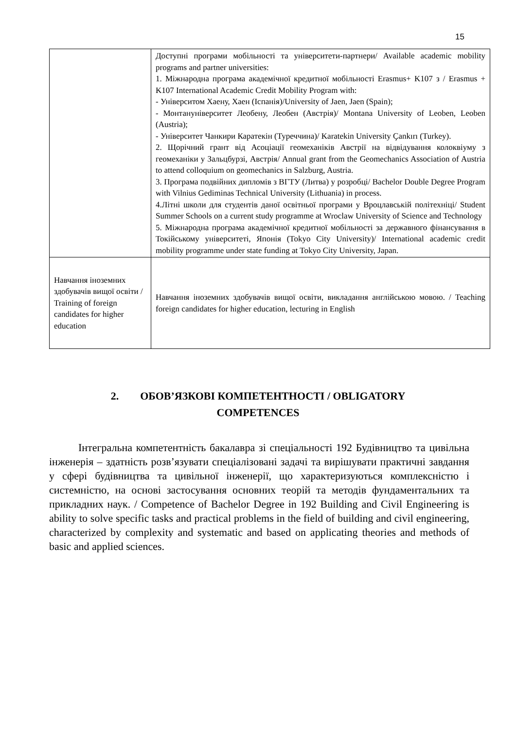15
| | Доступні програми мобільності та університети-партнери/ Available academic mobility programs and partner universities: 1. Міжнародна програма академічної кредитної мобільності Erasmus+ K107 з / Erasmus + K107 International Academic Credit Mobility Program with: - Університом Хаену, Хаен (Іспанія)/University of Jaen, Jaen (Spain); - Монтануніверситет Леобену, Леобен (Австрія)/ Montana University of Leoben, Leoben (Austria); - Університет Чанкири Каратекін (Туреччина)/ Karatekin University Çankırı (Turkey). 2. Щорічний грант від Асоціації геомеханіків Австрії на відвідування колоквіуму з геомеханіки у Зальцбурзі, Австрія/ Annual grant from the Geomechanics Association of Austria to attend colloquium on geomechanics in Salzburg, Austria. 3. Програма подвійних дипломів з ВГТУ (Литва) у розробці/ Bachelor Double Degree Program with Vilnius Gediminas Technical University (Lithuania) in process. 4.Літні школи для студентів даної освітньої програми у Вроцлавській політехніці/ Student Summer Schools on a current study programme at Wroclaw University of Science and Technology 5. Міжнародна програма академічної кредитної мобільності за державного фінансування в Токійському університеті, Японія (Tokyo City University)/ International academic credit mobility programme under state funding at Tokyo City University, Japan. |
| Навчання іноземних здобувачів вищої освіти / Training of foreign candidates for higher education | Навчання іноземних здобувачів вищої освіти, викладання англійською мовою. / Teaching foreign candidates for higher education, lecturing in English |
2. ОБОВ’ЯЗКОВІ КОМПЕТЕНТНОСТІ / OBLIGATORY COMPETENCES
Інтегральна компетентність бакалавра зі спеціальності 192 Будівництво та цивільна інженерія – здатність розв’язувати спеціалізовані задачі та вирішувати практичні завдання у сфері будівництва та цивільної інженерії, що характеризуються комплексністю і системністю, на основі застосування основних теорій та методів фундаментальних та прикладних наук. / Competence of Bachelor Degree in 192 Building and Civil Engineering is ability to solve specific tasks and practical problems in the field of building and civil engineering, characterized by complexity and systematic and based on applicating theories and methods of basic and applied sciences.